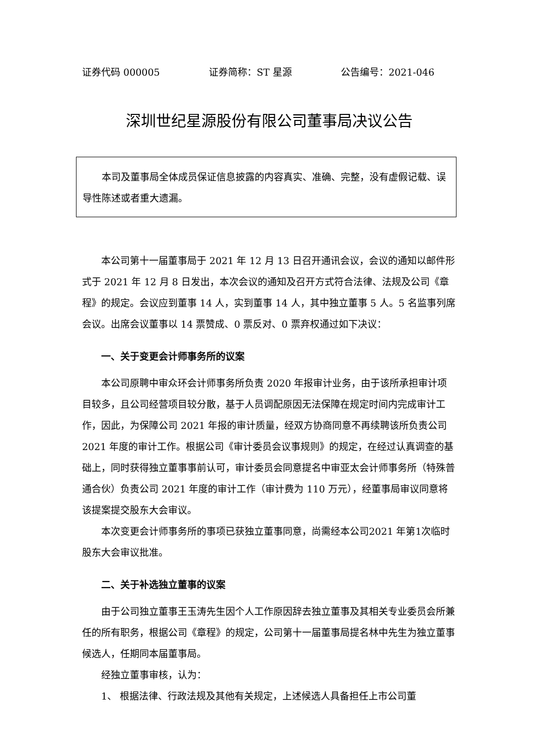证券代码 000005 证券简称：ST 星源 公告编号：2021-046
深圳世纪星源股份有限公司董事局决议公告
本司及董事局全体成员保证信息披露的内容真实、准确、完整，没有虚假记载、误导性陈述或者重大遗漏。
本公司第十一届董事局于 2021 年 12 月 13 日召开通讯会议，会议的通知以邮件形式于 2021 年 12 月 8 日发出，本次会议的通知及召开方式符合法律、法规及公司《章程》的规定。会议应到董事 14 人，实到董事 14 人，其中独立董事 5 人。5 名监事列席会议。出席会议董事以 14 票赞成、0 票反对、0 票弃权通过如下决议：
一、关于变更会计师事务所的议案
本公司原聘中审众环会计师事务所负责 2020 年报审计业务，由于该所承担审计项目较多，且公司经营项目较分散，基于人员调配原因无法保障在规定时间内完成审计工作，因此，为保障公司 2021 年报的审计质量，经双方协商同意不再续聘该所负责公司 2021 年度的审计工作。根据公司《审计委员会议事规则》的规定，在经过认真调查的基础上，同时获得独立董事事前认可，审计委员会同意提名中审亚太会计师事务所（特殊普通合伙）负责公司 2021 年度的审计工作（审计费为 110 万元），经董事局审议同意将该提案提交股东大会审议。
本次变更会计师事务所的事项已获独立董事同意，尚需经本公司2021 年第1次临时股东大会审议批准。
二、关于补选独立董事的议案
由于公司独立董事王玉涛先生因个人工作原因辞去独立董事及其相关专业委员会所兼任的所有职务，根据公司《章程》的规定，公司第十一届董事局提名林中先生为独立董事候选人，任期同本届董事局。
经独立董事审核，认为：
1、 根据法律、行政法规及其他有关规定，上述候选人具备担任上市公司董